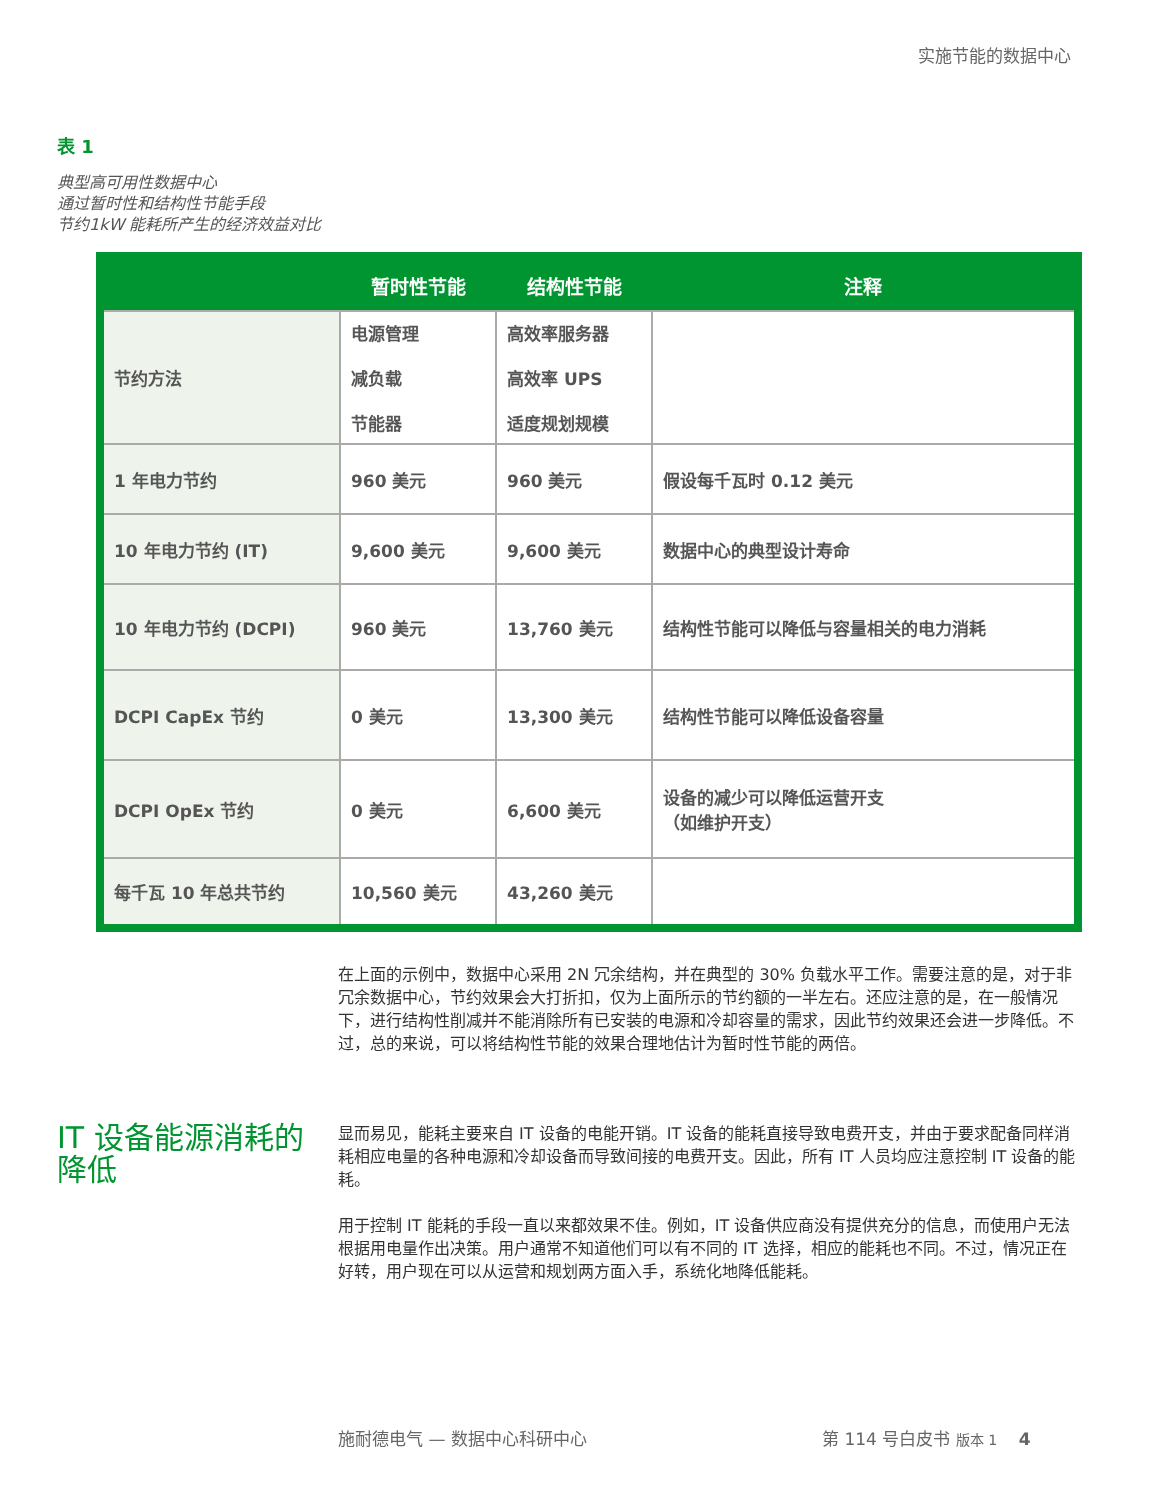实施节能的数据中心
表 1
典型高可用性数据中心
通过暂时性和结构性节能手段
节约1kW 能耗所产生的经济效益对比
| | 暂时性节能 | 结构性节能 | 注释 |
| --- | --- | --- | --- |
| 节约方法 | 电源管理 减负载 节能器 | 高效率服务器 高效率 UPS 适度规划规模 | |
| 1 年电力节约 | 960 美元 | 960 美元 | 假设每千瓦时 0.12 美元 |
| 10 年电力节约 (IT) | 9,600 美元 | 9,600 美元 | 数据中心的典型设计寿命 |
| 10 年电力节约 (DCPI) | 960 美元 | 13,760 美元 | 结构性节能可以降低与容量相关的电力消耗 |
| DCPI CapEx 节约 | 0 美元 | 13,300 美元 | 结构性节能可以降低设备容量 |
| DCPI OpEx 节约 | 0 美元 | 6,600 美元 | 设备的减少可以降低运营开支 （如维护开支） |
| 每千瓦 10 年总共节约 | 10,560 美元 | 43,260 美元 | |
在上面的示例中，数据中心采用 2N 冗余结构，并在典型的 30% 负载水平工作。需要注意的是，对于非冗余数据中心，节约效果会大打折扣，仅为上面所示的节约额的一半左右。还应注意的是，在一般情况下，进行结构性削减并不能消除所有已安装的电源和冷却容量的需求，因此节约效果还会进一步降低。不过，总的来说，可以将结构性节能的效果合理地估计为暂时性节能的两倍。
IT 设备能源消耗的降低
显而易见，能耗主要来自 IT 设备的电能开销。IT 设备的能耗直接导致电费开支，并由于要求配备同样消耗相应电量的各种电源和冷却设备而导致间接的电费开支。因此，所有 IT 人员均应注意控制 IT 设备的能耗。
用于控制 IT 能耗的手段一直以来都效果不佳。例如，IT 设备供应商没有提供充分的信息，而使用户无法根据用电量作出决策。用户通常不知道他们可以有不同的 IT 选择，相应的能耗也不同。不过，情况正在好转，用户现在可以从运营和规划两方面入手，系统化地降低能耗。
施耐德电气 — 数据中心科研中心 第 114 号白皮书 版本 1 4